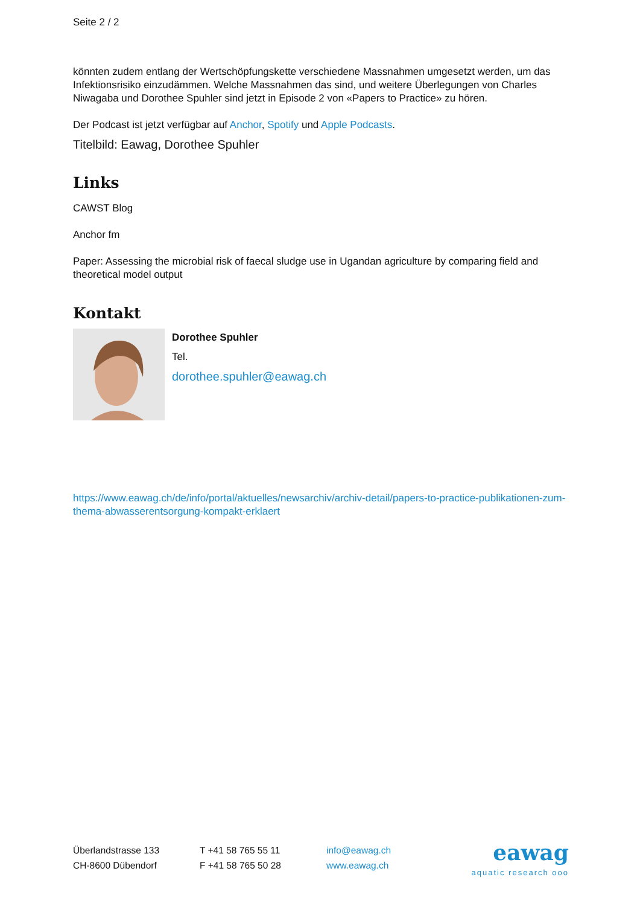Seite 2 / 2
könnten zudem entlang der Wertschöpfungskette verschiedene Massnahmen umgesetzt werden, um das Infektionsrisiko einzudämmen. Welche Massnahmen das sind, und weitere Überlegungen von Charles Niwagaba und Dorothee Spuhler sind jetzt in Episode 2 von «Papers to Practice» zu hören.
Der Podcast ist jetzt verfügbar auf Anchor, Spotify und Apple Podcasts.
Titelbild: Eawag, Dorothee Spuhler
Links
CAWST Blog
Anchor fm
Paper: Assessing the microbial risk of faecal sludge use in Ugandan agriculture by comparing field and theoretical model output
Kontakt
Dorothee Spuhler
Tel.
dorothee.spuhler@eawag.ch
https://www.eawag.ch/de/info/portal/aktuelles/newsarchiv/archiv-detail/papers-to-practice-publikationen-zum-thema-abwasserentsorgung-kompakt-erklaert
Überlandstrasse 133
CH-8600 Dübendorf
T +41 58 765 55 11
F +41 58 765 50 28
info@eawag.ch
www.eawag.ch
eawag
aquatic research ooo